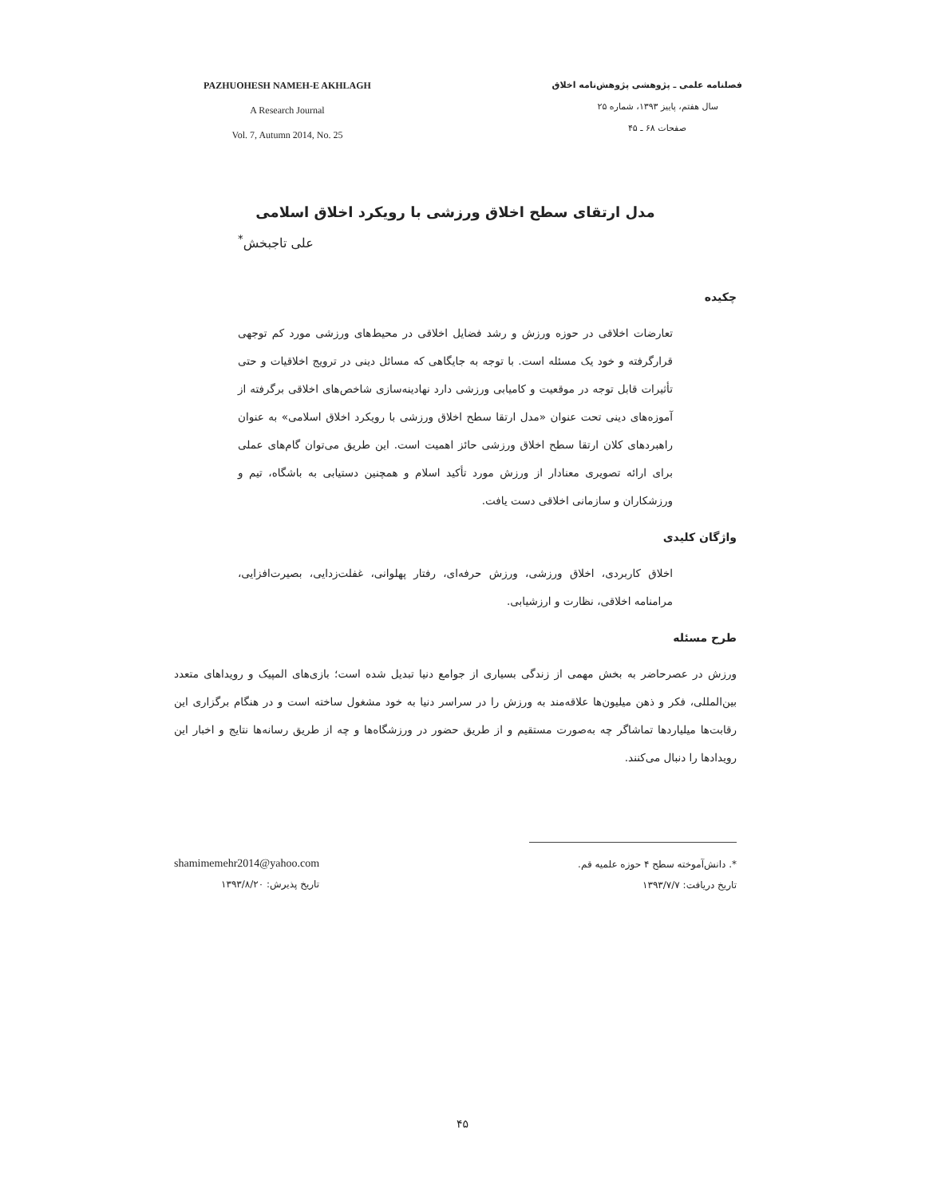PAZHUOHESH NAMEH-E AKHLAGH
A Research Journal
Vol. 7, Autumn 2014, No. 25
فصلنامه علمی ـ پژوهشی پژوهش‌نامه اخلاق
سال هفتم، پاییز ۱۳۹۳، شماره ۲۵
صفحات ۶۸ ـ ۴۵
مدل ارتقای سطح اخلاق ورزشی با رویکرد اخلاق اسلامی
علی تاجبخش<sup>*</sup>
چکیده
تعارضات اخلاقی در حوزه ورزش و رشد فضایل اخلاقی در محیط‌های ورزشی مورد کم توجهی قرارگرفته و خود یک مسئله است. با توجه به جایگاهی که مسائل دینی در ترویج اخلاقیات و حتی تأثیرات قابل توجه در موقعیت و کامیابی ورزشی دارد نهادینه‌سازی شاخص‌های اخلاقی برگرفته از آموزه‌های دینی تحت عنوان «مدل ارتقا سطح اخلاق ورزشی با رویکرد اخلاق اسلامی» به عنوان راهبردهای کلان ارتقا سطح اخلاق ورزشی حائز اهمیت است. این طریق می‌توان گام‌های عملی برای ارائه تصویری معنادار از ورزش مورد تأکید اسلام و همچنین دستیابی به باشگاه، تیم و ورزشکاران و سازمانی اخلاقی دست یافت.
واژگان کلیدی
اخلاق کاربردی، اخلاق ورزشی، ورزش حرفه‌ای، رفتار پهلوانی، غفلت‌زدایی، بصیرت‌افزایی، مرامنامه اخلاقی، نظارت و ارزشیابی.
طرح مسئله
ورزش در عصرحاضر به بخش مهمی از زندگی بسیاری از جوامع دنیا تبدیل شده است؛ بازی‌های المپیک و رویداهای متعدد بین‌المللی، فکر و ذهن میلیون‌ها علاقه‌مند به ورزش را در سراسر دنیا به خود مشغول ساخته است و در هنگام برگزاری این رقابت‌ها میلیاردها تماشاگر چه به‌صورت مستقیم و از طریق حضور در ورزشگاه‌ها و چه از طریق رسانه‌ها نتایج و اخبار این رویدادها را دنبال می‌کنند.
shamimemehr2014@yahoo.com
تاریخ پذیرش: ۱۳۹۳/۸/۲۰
*. دانش‌آموخته سطح ۴ حوزه علمیه قم.
تاریخ دریافت: ۱۳۹۳/۷/۷
۴۵